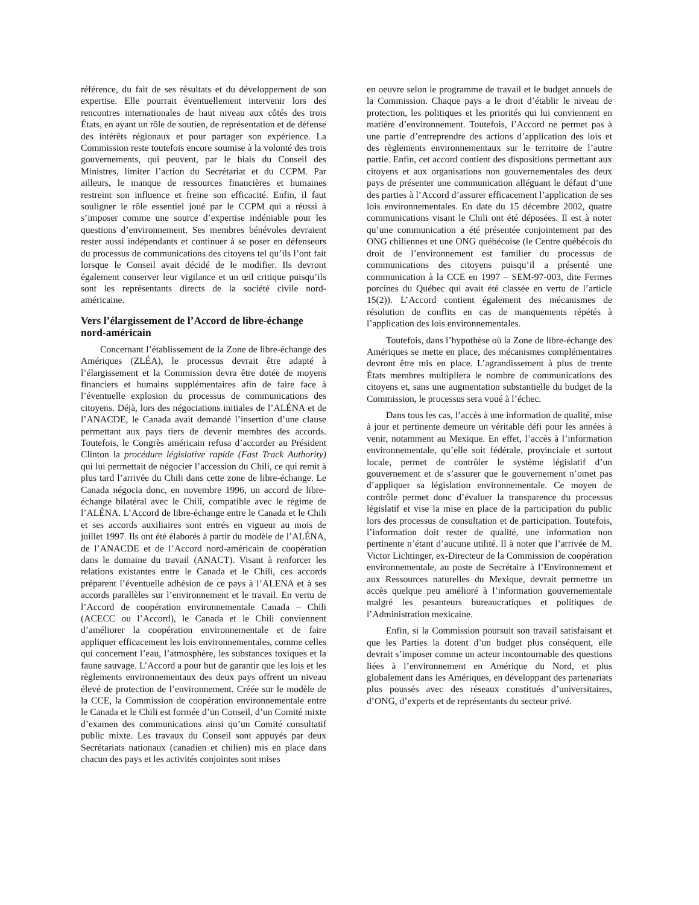référence, du fait de ses résultats et du développement de son expertise. Elle pourrait éventuellement intervenir lors des rencontres internationales de haut niveau aux côtés des trois États, en ayant un rôle de soutien, de représentation et de défense des intérêts régionaux et pour partager son expérience. La Commission reste toutefois encore soumise à la volonté des trois gouvernements, qui peuvent, par le biais du Conseil des Ministres, limiter l’action du Secrétariat et du CCPM. Par ailleurs, le manque de ressources financières et humaines restreint son influence et freine son efficacité. Enfin, il faut souligner le rôle essentiel joué par le CCPM qui a réussi à s’imposer comme une source d’expertise indéniable pour les questions d’environnement. Ses membres bénévoles devraient rester aussi indépendants et continuer à se poser en défenseurs du processus de communications des citoyens tel qu’ils l’ont fait lorsque le Conseil avait décidé de le modifier. Ils devront également conserver leur vigilance et un œil critique puisqu’ils sont les représentants directs de la société civile nord-américaine.
Vers l’élargissement de l’Accord de libre-échange nord-américain
Concernant l’établissement de la Zone de libre-échange des Amériques (ZLÉA), le processus devrait être adapté à l’élargissement et la Commission devra être dotée de moyens financiers et humains supplémentaires afin de faire face à l’éventuelle explosion du processus de communications des citoyens. Déjà, lors des négociations initiales de l’ALÉNA et de l’ANACDE, le Canada avait demandé l’insertion d’une clause permettant aux pays tiers de devenir membres des accords. Toutefois, le Congrès américain refusa d’accorder au Président Clinton la procédure législative rapide (Fast Track Authority) qui lui permettait de négocier l’accession du Chili, ce qui remit à plus tard l’arrivée du Chili dans cette zone de libre-échange. Le Canada négocia donc, en novembre 1996, un accord de libre-échange bilatéral avec le Chili, compatible avec le régime de l’ALÉNA. L’Accord de libre-échange entre le Canada et le Chili et ses accords auxiliaires sont entrés en vigueur au mois de juillet 1997. Ils ont été élaborés à partir du modèle de l’ALÉNA, de l’ANACDE et de l’Accord nord-américain de coopération dans le domaine du travail (ANACT). Visant à renforcer les relations existantes entre le Canada et le Chili, ces accords préparent l’éventuelle adhésion de ce pays à l’ALENA et à ses accords parallèles sur l’environnement et le travail. En vertu de l’Accord de coopération environnementale Canada – Chili (ACECC ou l’Accord), le Canada et le Chili conviennent d’améliorer la coopération environnementale et de faire appliquer efficacement les lois environnementales, comme celles qui concernent l’eau, l’atmosphère, les substances toxiques et la faune sauvage. L’Accord a pour but de garantir que les lois et les règlements environnementaux des deux pays offrent un niveau élevé de protection de l’environnement. Créée sur le modèle de la CCE, la Commission de coopération environnementale entre le Canada et le Chili est formée d’un Conseil, d’un Comité mixte d’examen des communications ainsi qu’un Comité consultatif public mixte. Les travaux du Conseil sont appuyés par deux Secrétariats nationaux (canadien et chilien) mis en place dans chacun des pays et les activités conjointes sont mises
en oeuvre selon le programme de travail et le budget annuels de la Commission. Chaque pays a le droit d’établir le niveau de protection, les politiques et les priorités qui lui conviennent en matière d’environnement. Toutefois, l’Accord ne permet pas à une partie d’entreprendre des actions d’application des lois et des règlements environnementaux sur le territoire de l’autre partie. Enfin, cet accord contient des dispositions permettant aux citoyens et aux organisations non gouvernementales des deux pays de présenter une communication alléguant le défaut d’une des parties à l’Accord d’assurer efficacement l’application de ses lois environnementales. En date du 15 décembre 2002, quatre communications visant le Chili ont été déposées. Il est à noter qu’une communication a été présentée conjointement par des ONG chiliennes et une ONG québécoise (le Centre québécois du droit de l’environnement est familier du processus de communications des citoyens puisqu’il a présenté une communication à la CCE en 1997 – SEM-97-003, dite Fermes porcines du Québec qui avait été classée en vertu de l’article 15(2)). L’Accord contient également des mécanismes de résolution de conflits en cas de manquements répétés à l’application des lois environnementales.
Toutefois, dans l’hypothèse où la Zone de libre-échange des Amériques se mette en place, des mécanismes complémentaires devront être mis en place. L’agrandissement à plus de trente États membres multipliera le nombre de communications des citoyens et, sans une augmentation substantielle du budget de la Commission, le processus sera voué à l’échec.
Dans tous les cas, l’accès à une information de qualité, mise à jour et pertinente demeure un véritable défi pour les années à venir, notamment au Mexique. En effet, l’accès à l’information environnementale, qu’elle soit fédérale, provinciale et surtout locale, permet de contrôler le système législatif d’un gouvernement et de s’assurer que le gouvernement n’omet pas d’appliquer sa législation environnementale. Ce moyen de contrôle permet donc d’évaluer la transparence du processus législatif et vise la mise en place de la participation du public lors des processus de consultation et de participation. Toutefois, l’information doit rester de qualité, une information non pertinente n’étant d’aucune utilité. Il à noter que l’arrivée de M. Victor Lichtinger, ex-Directeur de la Commission de coopération environnementale, au poste de Secrétaire à l’Environnement et aux Ressources naturelles du Mexique, devrait permettre un accès quelque peu amélioré à l’information gouvernementale malgré les pesanteurs bureaucratiques et politiques de l’Administration mexicaine.
Enfin, si la Commission poursuit son travail satisfaisant et que les Parties la dotent d’un budget plus conséquent, elle devrait s’imposer comme un acteur incontournable des questions liées à l’environnement en Amérique du Nord, et plus globalement dans les Amériques, en développant des partenariats plus poussés avec des réseaux constitués d’universitaires, d’ONG, d’experts et de représentants du secteur privé.